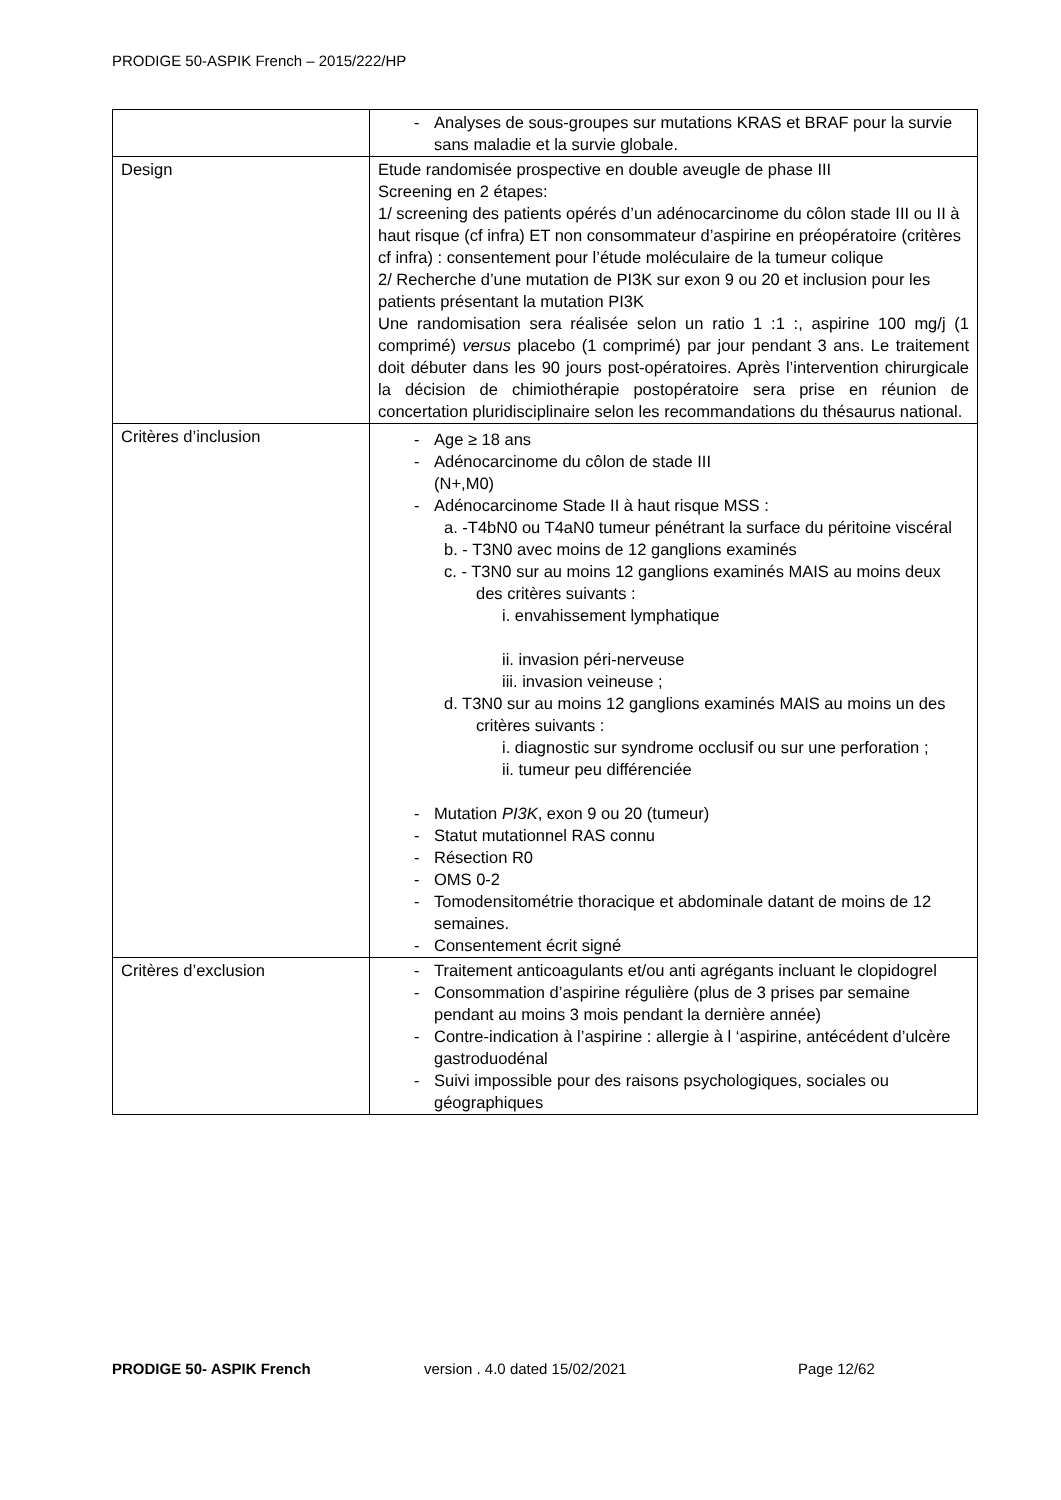PRODIGE 50-ASPIK French – 2015/222/HP
| | - Analyses de sous-groupes sur mutations KRAS et BRAF pour la survie sans maladie et la survie globale. |
| Design | Etude randomisée prospective en double aveugle de phase III Screening en 2 étapes: 1/ screening des patients opérés d’un adénocarcinome du côlon stade III ou II à haut risque (cf infra) ET non consommateur d’aspirine en préopératoire (critères cf infra) : consentement pour l’étude moléculaire de la tumeur colique 2/ Recherche d’une mutation de PI3K sur exon 9 ou 20 et inclusion pour les patients présentant la mutation PI3K Une randomisation sera réalisée selon un ratio 1 :1 :, aspirine 100 mg/j (1 comprimé) versus placebo (1 comprimé) par jour pendant 3 ans. Le traitement doit débuter dans les 90 jours post-opératoires. Après l’intervention chirurgicale la décision de chimiothérapie postopératoire sera prise en réunion de concertation pluridisciplinaire selon les recommandations du thésaurus national. |
| Critères d’inclusion | - Age ≥ 18 ans - Adénocarcinome du côlon de stade III (N+,M0) - Adénocarcinome Stade II à haut risque MSS : a. -T4bN0 ou T4aN0 tumeur pénétrant la surface du péritoine viscéral b. - T3N0 avec moins de 12 ganglions examinés c. - T3N0 sur au moins 12 ganglions examinés MAIS au moins deux des critères suivants : i. envahissement lymphatique ii. invasion péri-nerveuse iii. invasion veineuse ; d. T3N0 sur au moins 12 ganglions examinés MAIS au moins un des critères suivants : i. diagnostic sur syndrome occlusif ou sur une perforation ; ii. tumeur peu différenciée - Mutation PI3K , exon 9 ou 20 (tumeur) - Statut mutationnel RAS connu - Résection R0 - OMS 0-2 - Tomodensitométrie thoracique et abdominale datant de moins de 12 semaines. - Consentement écrit signé |
| Critères d’exclusion | - Traitement anticoagulants et/ou anti agrégants incluant le clopidogrel - Consommation d’aspirine régulière (plus de 3 prises par semaine pendant au moins 3 mois pendant la dernière année) - Contre-indication à l’aspirine : allergie à l ‘aspirine, antécédent d’ulcère gastroduodénal - Suivi impossible pour des raisons psychologiques, sociales ou géographiques |
PRODIGE 50- ASPIK French version . 4.0 dated 15/02/2021 Page 12/62